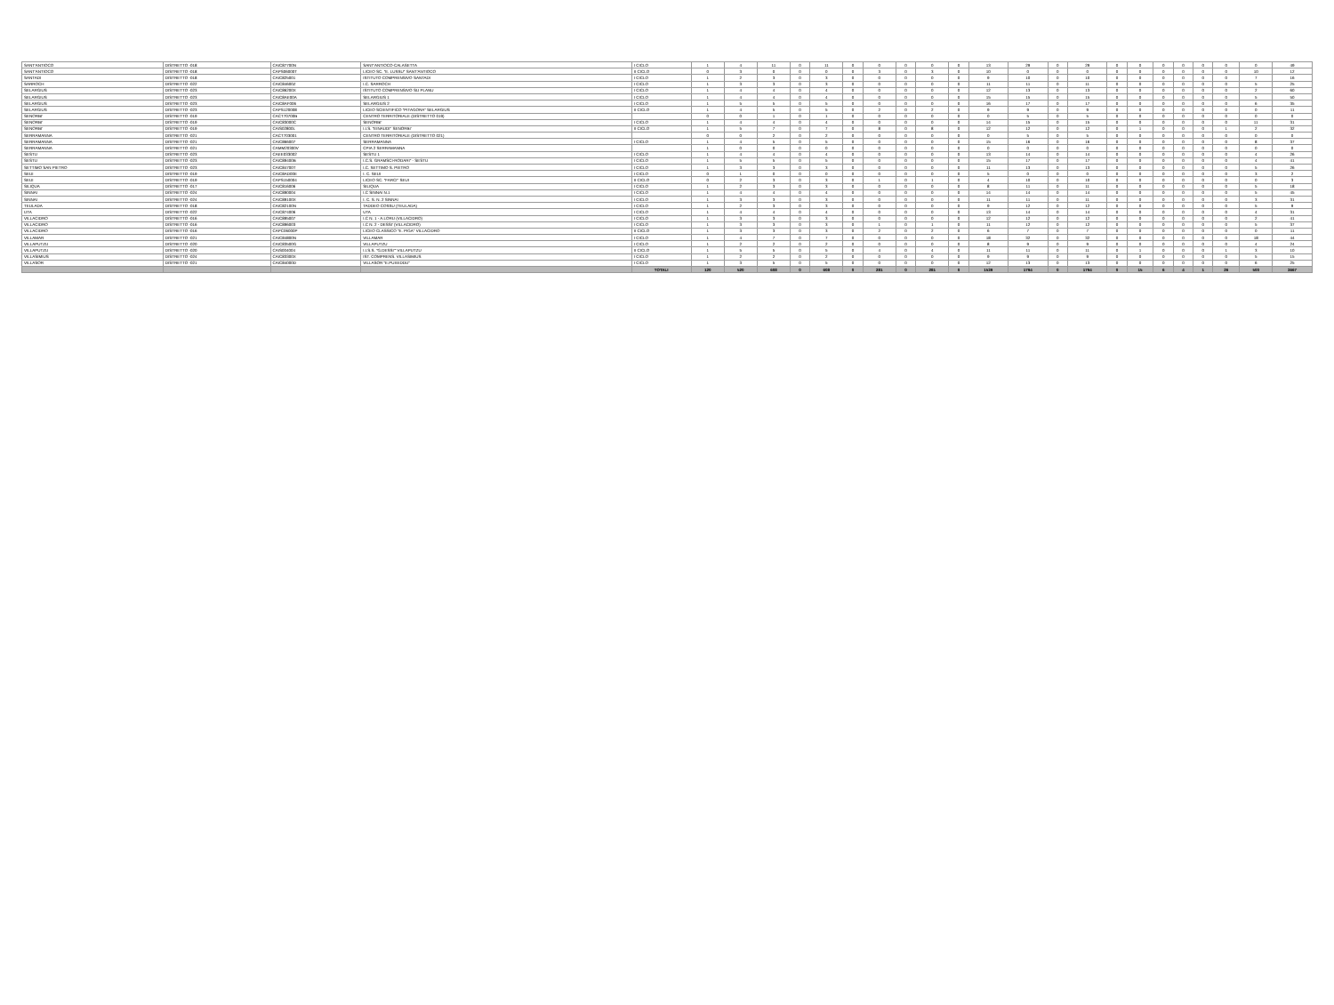| SANT'ANTIOCO | DISTRETTO -018 | CAIC87700N | SANT'ANTIOCO-CALASETTA | I CICLO | 1 | 4 | 11 | 0 | 11 | 0 | 0 | 0 | 0 | 0 | 13 | 29 | 0 | 29 | 0 | 0 | 0 | 0 | 0 | 0 | 0 | 49 |
| SANT'ANTIOCO | DISTRETTO -018 | CAPS06000T | LICEO SC. "E. LUSSU" SANT'ANTIOCO | II CICLO | 0 | 3 | 0 | 0 | 0 | 0 | 3 | 0 | 3 | 0 | 10 | 0 | 0 | 0 | 0 | 0 | 0 | 0 | 0 | 0 | 10 | 12 |
| SANTADI | DISTRETTO -018 | CAIC825001 | ISTITUTO COMPRENSIVO SANTADI | I CICLO | 1 | 2 | 3 | 0 | 3 | 0 | 0 | 0 | 0 | 0 | 9 | 10 | 0 | 10 | 0 | 0 | 0 | 0 | 0 | 0 | 7 | 16 |
| SARROCH | DISTRETTO -022 | CAIC84600Z | I.C. SARROCH | I CICLO | 1 | 3 | 3 | 0 | 3 | 0 | 0 | 0 | 0 | 0 | 11 | 11 | 0 | 11 | 0 | 0 | 0 | 0 | 0 | 0 | 5 | 25 |
| SELARGIUS | DISTRETTO -023 | CAIC86200X | ISTITUTO COMPRENSIVO SU PLANU | I CICLO | 1 | 4 | 4 | 0 | 4 | 0 | 0 | 0 | 0 | 0 | 12 | 13 | 0 | 13 | 0 | 0 | 0 | 0 | 0 | 0 | 2 | 60 |
| SELARGIUS | DISTRETTO -023 | CAIC8AE00A | SELARGIUS 1 | I CICLO | 1 | 4 | 4 | 0 | 4 | 0 | 0 | 0 | 0 | 0 | 15 | 15 | 0 | 15 | 0 | 0 | 0 | 0 | 0 | 0 | 5 | 50 |
| SELARGIUS | DISTRETTO -023 | CAIC8AF006 | SELARGIUS 2 | I CICLO | 1 | 5 | 5 | 0 | 5 | 0 | 0 | 0 | 0 | 0 | 16 | 17 | 0 | 17 | 0 | 0 | 0 | 0 | 0 | 0 | 6 | 35 |
| SELARGIUS | DISTRETTO -023 | CAPS120008 | LICEO SCIENTIFICO "PITAGORA" SELARGIUS | II CICLO | 1 | 4 | 5 | 0 | 5 | 0 | 2 | 0 | 2 | 0 | 9 | 9 | 0 | 9 | 0 | 0 | 0 | 0 | 0 | 0 | 0 | 11 |
| SENORBI' | DISTRETTO -019 | CACT70700B | CENTRO TERRITORIALE (DISTRETTO 019) | | 0 | 0 | 1 | 0 | 1 | 0 | 0 | 0 | 0 | 0 | 0 | 5 | 0 | 5 | 0 | 0 | 0 | 0 | 0 | 0 | 0 | 0 |
| SENORBI' | DISTRETTO -019 | CAIC83000C | SENORBI' | I CICLO | 1 | 4 | 4 | 0 | 4 | 0 | 0 | 0 | 0 | 0 | 14 | 15 | 0 | 15 | 0 | 0 | 0 | 0 | 0 | 0 | 11 | 31 |
| SENORBI' | DISTRETTO -019 | CAIS02800L | I.I.S. "EINAUDI" SENORBI' | II CICLO | 1 | 5 | 7 | 0 | 7 | 0 | 8 | 0 | 8 | 0 | 12 | 12 | 0 | 12 | 0 | 1 | 0 | 0 | 0 | 1 | 2 | 32 |
| SERRAMANNA | DISTRETTO -021 | CACT703001 | CENTRO TERRITORIALE (DISTRETTO 021) | | 0 | 0 | 2 | 0 | 2 | 0 | 0 | 0 | 0 | 0 | 0 | 5 | 0 | 5 | 0 | 0 | 0 | 0 | 0 | 0 | 0 | 0 |
| SERRAMANNA | DISTRETTO -021 | CAIC866007 | SERRAMANNA | I CICLO | 1 | 4 | 5 | 0 | 5 | 0 | 0 | 0 | 0 | 0 | 15 | 16 | 0 | 16 | 0 | 0 | 0 | 0 | 0 | 0 | 8 | 37 |
| SERRAMANNA | DISTRETTO -021 | CAMM20300V | CPIA 2 SERRAMANNA | | 1 | 0 | 0 | 0 | 0 | 0 | 0 | 0 | 0 | 0 | 0 | 0 | 0 | 0 | 0 | 0 | 0 | 0 | 0 | 0 | 0 | 0 |
| SESTU | DISTRETTO -023 | CAEE033002 | SESTU 1 | I CICLO | 1 | 4 | 4 | 0 | 4 | 0 | 0 | 0 | 0 | 0 | 13 | 14 | 0 | 14 | 0 | 0 | 0 | 0 | 0 | 0 | 4 | 26 |
| SESTU | DISTRETTO -023 | CAIC89400B | I.C.S. GRAMSCI-RODARI" - SESTU | I CICLO | 1 | 5 | 5 | 0 | 5 | 0 | 0 | 0 | 0 | 0 | 15 | 17 | 0 | 17 | 0 | 0 | 0 | 0 | 0 | 0 | 4 | 41 |
| SETTIMO SAN PIETRO | DISTRETTO -023 | CAIC84700T | I.C. SETTIMO S. PIETRO | I CICLO | 1 | 3 | 3 | 0 | 3 | 0 | 0 | 0 | 0 | 0 | 11 | 13 | 0 | 13 | 0 | 0 | 0 | 0 | 0 | 0 | 5 | 26 |
| SEUI | DISTRETTO -019 | CAIC8AD00E | I. C. SEUI | I CICLO | 0 | 1 | 0 | 0 | 0 | 0 | 0 | 0 | 0 | 0 | 5 | 0 | 0 | 0 | 0 | 0 | 0 | 0 | 0 | 0 | 3 | 2 |
| SEUI | DISTRETTO -019 | CAPS150004 | LICEO SC. "FARCI" SEUI | II CICLO | 0 | 2 | 3 | 0 | 3 | 0 | 1 | 0 | 1 | 0 | 4 | 10 | 0 | 10 | 0 | 0 | 0 | 0 | 0 | 0 | 0 | 3 |
| SILIQUA | DISTRETTO -017 | CAIC816006 | SILIQUA | I CICLO | 1 | 2 | 3 | 0 | 3 | 0 | 0 | 0 | 0 | 0 | 8 | 11 | 0 | 11 | 0 | 0 | 0 | 0 | 0 | 0 | 5 | 18 |
| SINNAI | DISTRETTO -024 | CAIC890004 | I.C SINNAI N.1 | I CICLO | 1 | 4 | 4 | 0 | 4 | 0 | 0 | 0 | 0 | 0 | 14 | 14 | 0 | 14 | 0 | 0 | 0 | 0 | 0 | 0 | 5 | 45 |
| SINNAI | DISTRETTO -024 | CAIC89100X | I. C. S. N. 2 SINNAI | I CICLO | 1 | 3 | 3 | 0 | 3 | 0 | 0 | 0 | 0 | 0 | 11 | 11 | 0 | 11 | 0 | 0 | 0 | 0 | 0 | 0 | 3 | 31 |
| TEULADA | DISTRETTO -018 | CAIC82100N | TADDEO COSSU (TEULADA) | I CICLO | 1 | 2 | 3 | 0 | 3 | 0 | 0 | 0 | 0 | 0 | 9 | 12 | 0 | 12 | 0 | 0 | 0 | 0 | 0 | 0 | 5 | 9 |
| UTA | DISTRETTO -022 | CAIC874006 | UTA | I CICLO | 1 | 4 | 4 | 0 | 4 | 0 | 0 | 0 | 0 | 0 | 13 | 14 | 0 | 14 | 0 | 0 | 0 | 0 | 0 | 0 | 4 | 31 |
| VILLACIDRO | DISTRETTO -016 | CAIC895007 | I.C N. 1 - A.LORU (VILLACIDRO) | I CICLO | 1 | 3 | 3 | 0 | 3 | 0 | 0 | 0 | 0 | 0 | 12 | 12 | 0 | 12 | 0 | 0 | 0 | 0 | 0 | 0 | 2 | 41 |
| VILLACIDRO | DISTRETTO -016 | CAIC896003 | I.C N. 2 - DESSI' (VILLACIDRO) | I CICLO | 1 | 3 | 3 | 0 | 3 | 0 | 1 | 0 | 1 | 0 | 11 | 12 | 0 | 12 | 0 | 0 | 0 | 0 | 0 | 0 | 5 | 37 |
| VILLACIDRO | DISTRETTO -016 | CAPC06000P | LICEO CLASSICO "E. PIGA" VILLACIDRO | II CICLO | 1 | 3 | 3 | 0 | 3 | 0 | 2 | 0 | 2 | 0 | 6 | 7 | 0 | 7 | 0 | 0 | 0 | 0 | 0 | 0 | 0 | 11 |
| VILLAMAR | DISTRETTO -021 | CAIC84800N | VILLAMAR | I CICLO | 1 | 4 | 7 | 0 | 7 | 0 | 0 | 0 | 0 | 0 | 18 | 32 | 0 | 32 | 0 | 0 | 0 | 0 | 0 | 0 | 18 | 44 |
| VILLAPUTZU | DISTRETTO -020 | CAIC83500G | VILLAPUTZU | I CICLO | 1 | 2 | 2 | 0 | 2 | 0 | 0 | 0 | 0 | 0 | 8 | 9 | 0 | 9 | 0 | 0 | 0 | 0 | 0 | 0 | 4 | 24 |
| VILLAPUTZU | DISTRETTO -020 | CAIS004004 | I.I.S.S. "G.DESSI'" VILLAPUTZU | II CICLO | 1 | 5 | 5 | 0 | 5 | 0 | 4 | 0 | 4 | 0 | 11 | 11 | 0 | 11 | 0 | 1 | 0 | 0 | 0 | 1 | 3 | 10 |
| VILLASIMIUS | DISTRETTO -024 | CAIC83300X | IST. COMPRENS. VILLASIMIUS | I CICLO | 1 | 2 | 2 | 0 | 2 | 0 | 0 | 0 | 0 | 0 | 9 | 9 | 0 | 9 | 0 | 0 | 0 | 0 | 0 | 0 | 5 | 15 |
| VILLASOR | DISTRETTO -021 | CAIC84000D | VILLASOR "E.PUXEDDU" | I CICLO | 1 | 3 | 5 | 0 | 5 | 0 | 0 | 0 | 0 | 0 | 12 | 13 | 0 | 13 | 0 | 0 | 0 | 0 | 0 | 0 | 6 | 25 |
| | | | | TOTALI | 120 | 520 | 608 | 0 | 608 | 0 | 281 | 0 | 281 | 0 | 1539 | 1794 | 0 | 1794 | 0 | 15 | 6 | 4 | 1 | 26 | 500 | 3667 |